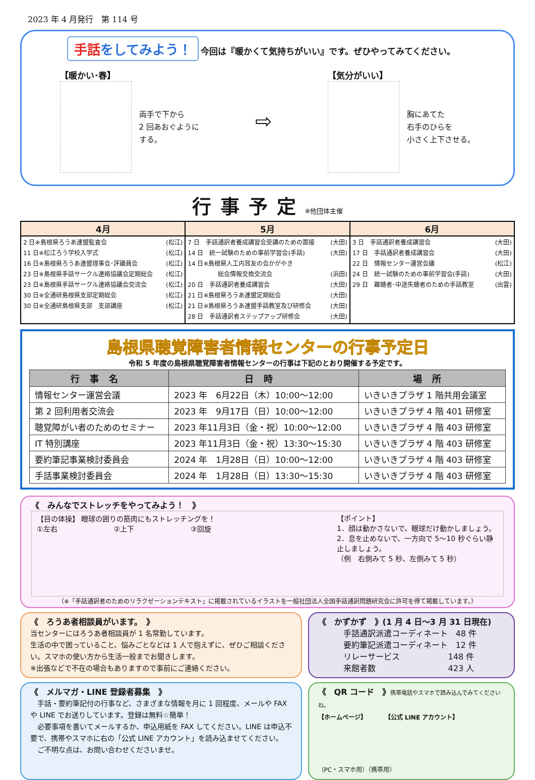2023 年 4 月発行　第 114 号
手話をしてみよう！ 今回は『暖かくて気持ちがいい』です。ぜひやってみてください。
【暖かい･春】
両手で下から
2 回あおぐように
する。
⇨
【気分がいい】
胸にあてた
右手のひらを
小さく上下させる。
行事予定※他団体主催
| 4月 | 5月 | 6月 |
| --- | --- | --- |
| 2 日※島根県ろうあ連盟監査会 (松江) 11 日※松江ろう学校入学式 (松江) 16 日※島根県ろうあ連盟理事会･評議員会 (松江) 23 日※島根県手話サークル連絡協議会定期総会 (松江) 23 日※島根県手話サークル連絡協議会交流会 (松江) 30 日※全通研島根県支部定期総会 (松江) 30 日※全通研島根県支部 支部講座 (松江) | 7 日 手話通訳者養成講習会受講のための面接 (大田) 14 日 統一試験のための事前学習会(手話) (大田) 14 日※島根県人工内耳友の会かがやき 総会情報交換交流会 (浜田) 20 日 手話通訳者養成講習会 (大田) 21 日※島根県ろうあ連盟定期総会 (大田) 21 日※島根県ろうあ連盟手話教室及び研修会 (大田) 28 日 手話通訳者ステップアップ研修会 (大田) | 3 日 手話通訳者養成講習会 (大田) 17 日 手話通訳者養成講習会 (大田) 22 日 情報センター運営会議 (松江) 24 日 統一試験のための事前学習会(手話) (大田) 29 日 難聴者･中途失聴者のための手話教室 (出雲) |
島根県聴覚障害者情報センターの行事予定日
令和 5 年度の島根県聴覚障害者情報センターの行事は下記のとおり開催する予定です。
| 行事名 | 日時 | 場所 |
| --- | --- | --- |
| 情報センター運営会議 | 2023 年 6月22日（木）10:00～12:00 | いきいきプラザ 1 階共用会議室 |
| 第 2 回利用者交流会 | 2023 年 9月17日（日）10:00～12:00 | いきいきプラザ 4 階 401 研修室 |
| 聴覚障がい者のためのセミナー | 2023 年11月3日（金・祝）10:00～12:00 | いきいきプラザ 4 階 403 研修室 |
| IT 特別講座 | 2023 年11月3日（金・祝）13:30～15:30 | いきいきプラザ 4 階 403 研修室 |
| 要約筆記事業検討委員会 | 2024 年 1月28日（日）10:00～12:00 | いきいきプラザ 4 階 403 研修室 |
| 手話事業検討委員会 | 2024 年 1月28日（日）13:30～15:30 | いきいきプラザ 4 階 403 研修室 |
《　みんなでストレッチをやってみよう！　》
【目の体操】 眼球の囲りの筋肉にもストレッチングを！
①左右　　　　　　　　②上下　　　　　　　　③回旋
【ポイント】
1．顔は動かさないで、眼球だけ動かしましょう。
2．息を止めないで、一方向で 5～10 秒ぐらい静止しましょう。
（例　右側みて 5 秒、左側みて 5 秒）
（※「手話通訳者のためのリラクゼーションテキスト」に掲載されているイラストを一般社団法人全国手話通訳問題研究会に許可を得て掲載しています。）
《　ろうあ者相談員がいます。　》
当センターにはろうあ者相談員が 1 名常勤しています。
生活の中で困っていること、悩みごとなどは 1 人で抱えずに、ぜひご相談ください。スマホの使い方から生活一般までお聞きします。
※出張などで不在の場合もありますので事前にご連絡ください。
《　かずかず　》(1 月 4 日～3 月 31 日現在)
手話通訳派遣コーディネート　48 件
要約筆記派遣コーディネート　12 件
リレーサービス　　　　　　148 件
来館者数　　　　　　　　　423 人
《　メルマガ・LINE 登録者募集　》
　手話・要約筆記付の行事など、さまざまな情報を月に 1 回程度、メールや FAX や LINE でお送りしています。登録は無料☆簡単！
　必要事項を書いてメールするか、申込用紙を FAX してください。LINE は申込不要で、携帯やスマホに右の「公式 LINE アカウント」を読み込ませてください。
　ご不明な点は、お問い合わせくださいませ。
《　QR コード　》携帯電話やスマホで読み込んでみてくださいね。
【ホームページ】　　　　【公式 LINE アカウント】
（PC・スマホ用）（携帯用）